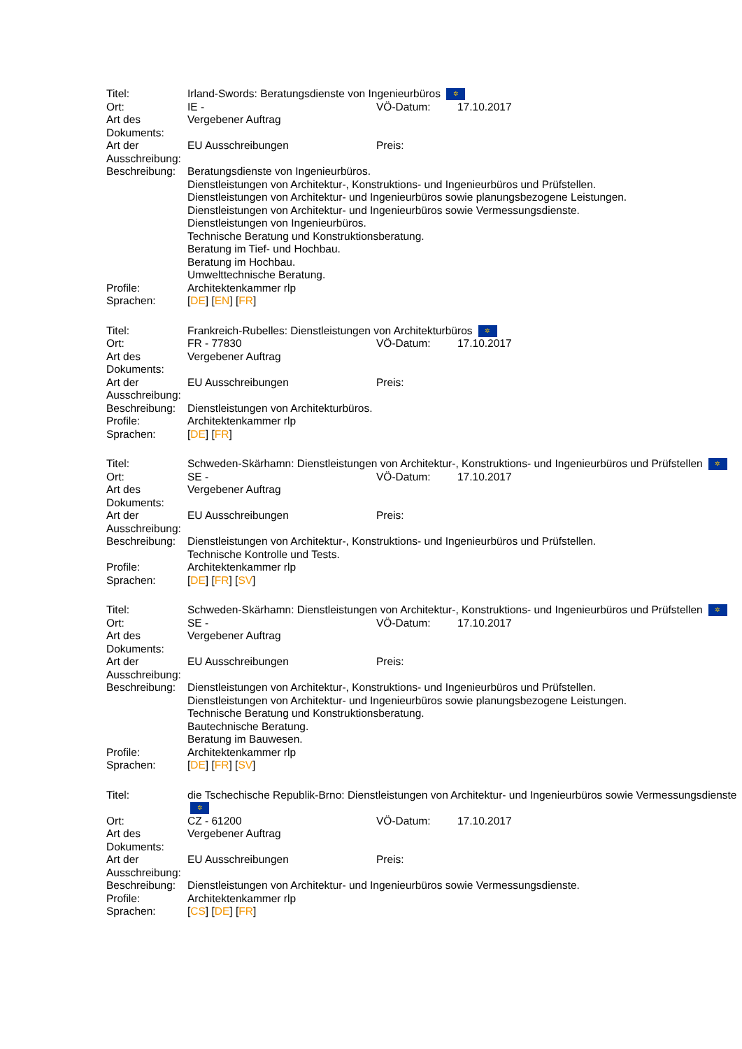| Titel: | Irland-Swords: Beratungsdienste von Ingenieurbüros ✲ | | |
| Ort: | IE - | VÖ-Datum: | 17.10.2017 |
| Art des Dokuments: | Vergebener Auftrag | | |
| Art der Ausschreibung: | EU Ausschreibungen | Preis: | |
| Beschreibung: | Beratungsdienste von Ingenieurbüros. Dienstleistungen von Architektur-, Konstruktions- und Ingenieurbüros und Prüfstellen. Dienstleistungen von Architektur- und Ingenieurbüros sowie planungsbezogene Leistungen. Dienstleistungen von Architektur- und Ingenieurbüros sowie Vermessungsdienste. Dienstleistungen von Ingenieurbüros. Technische Beratung und Konstruktionsberatung. Beratung im Tief- und Hochbau. Beratung im Hochbau. Umwelttechnische Beratung. | | |
| Profile: | Architektenkammer rlp | | |
| Sprachen: | [ DE ] [ EN ] [ FR ] | | |
| Titel: | Frankreich-Rubelles: Dienstleistungen von Architekturbüros ✲ | | |
| Ort: | FR - 77830 | VÖ-Datum: | 17.10.2017 |
| Art des Dokuments: | Vergebener Auftrag | | |
| Art der Ausschreibung: | EU Ausschreibungen | Preis: | |
| Beschreibung: | Dienstleistungen von Architekturbüros. | | |
| Profile: | Architektenkammer rlp | | |
| Sprachen: | [ DE ] [ FR ] | | |
| Titel: | Schweden-Skärhamn: Dienstleistungen von Architektur-, Konstruktions- und Ingenieurbüros und Prüfstellen ✲ | | |
| Ort: | SE - | VÖ-Datum: | 17.10.2017 |
| Art des Dokuments: | Vergebener Auftrag | | |
| Art der Ausschreibung: | EU Ausschreibungen | Preis: | |
| Beschreibung: | Dienstleistungen von Architektur-, Konstruktions- und Ingenieurbüros und Prüfstellen. Technische Kontrolle und Tests. | | |
| Profile: | Architektenkammer rlp | | |
| Sprachen: | [ DE ] [ FR ] [ SV ] | | |
| Titel: | Schweden-Skärhamn: Dienstleistungen von Architektur-, Konstruktions- und Ingenieurbüros und Prüfstellen ✲ | | |
| Ort: | SE - | VÖ-Datum: | 17.10.2017 |
| Art des Dokuments: | Vergebener Auftrag | | |
| Art der Ausschreibung: | EU Ausschreibungen | Preis: | |
| Beschreibung: | Dienstleistungen von Architektur-, Konstruktions- und Ingenieurbüros und Prüfstellen. Dienstleistungen von Architektur- und Ingenieurbüros sowie planungsbezogene Leistungen. Technische Beratung und Konstruktionsberatung. Bautechnische Beratung. Beratung im Bauwesen. | | |
| Profile: | Architektenkammer rlp | | |
| Sprachen: | [ DE ] [ FR ] [ SV ] | | |
| Titel: | die Tschechische Republik-Brno: Dienstleistungen von Architektur- und Ingenieurbüros sowie Vermessungsdienste ✲ | | |
| Ort: | CZ - 61200 | VÖ-Datum: | 17.10.2017 |
| Art des Dokuments: | Vergebener Auftrag | | |
| Art der Ausschreibung: | EU Ausschreibungen | Preis: | |
| Beschreibung: | Dienstleistungen von Architektur- und Ingenieurbüros sowie Vermessungsdienste. | | |
| Profile: | Architektenkammer rlp | | |
| Sprachen: | [ CS ] [ DE ] [ FR ] | | |